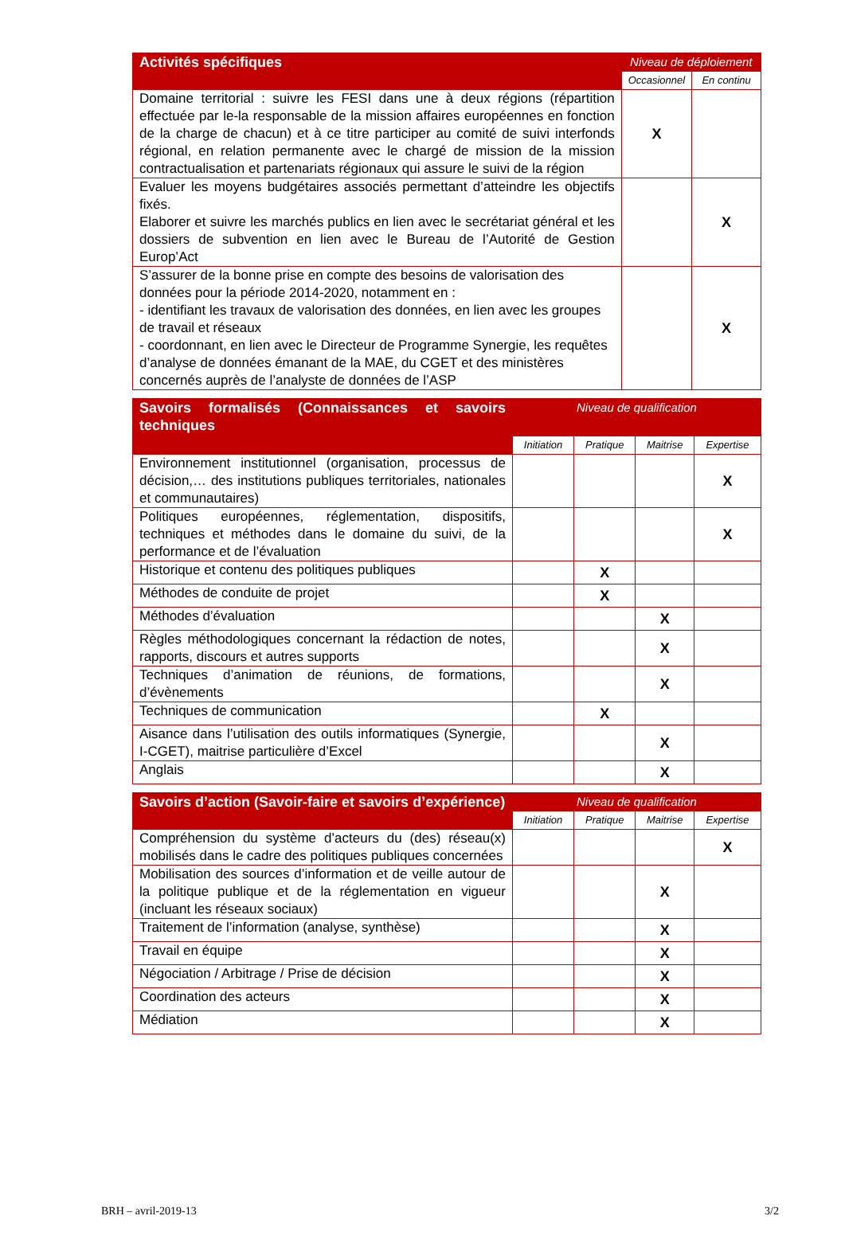| Activités spécifiques | Niveau de déploiement | |
| --- | --- | --- |
| | Occasionnel | En continu |
| Domaine territorial : suivre les FESI dans une à deux régions (répartition effectuée par le-la responsable de la mission affaires européennes en fonction de la charge de chacun) et à ce titre participer au comité de suivi interfonds régional, en relation permanente avec le chargé de mission de la mission contractualisation et partenariats régionaux qui assure le suivi de la région | X | |
| Evaluer les moyens budgétaires associés permettant d’atteindre les objectifs fixés. Elaborer et suivre les marchés publics en lien avec le secrétariat général et les dossiers de subvention en lien avec le Bureau de l’Autorité de Gestion Europ’Act | | X |
| S’assurer de la bonne prise en compte des besoins de valorisation des données pour la période 2014-2020, notamment en : - identifiant les travaux de valorisation des données, en lien avec les groupes de travail et réseaux - coordonnant, en lien avec le Directeur de Programme Synergie, les requêtes d’analyse de données émanant de la MAE, du CGET et des ministères concernés auprès de l’analyste de données de l’ASP | | X |
| Savoirs formalisés (Connaissances et savoirs techniques | Niveau de qualification | | | |
| --- | --- | --- | --- | --- |
| | Initiation | Pratique | Maitrise | Expertise |
| Environnement institutionnel (organisation, processus de décision,… des institutions publiques territoriales, nationales et communautaires) | | | | X |
| Politiques européennes, réglementation, dispositifs, techniques et méthodes dans le domaine du suivi, de la performance et de l’évaluation | | | | X |
| Historique et contenu des politiques publiques | | X | | |
| Méthodes de conduite de projet | | X | | |
| Méthodes d’évaluation | | | X | |
| Règles méthodologiques concernant la rédaction de notes, rapports, discours et autres supports | | | X | |
| Techniques d’animation de réunions, de formations, d’évènements | | | X | |
| Techniques de communication | | X | | |
| Aisance dans l’utilisation des outils informatiques (Synergie, I-CGET), maitrise particulière d’Excel | | | X | |
| Anglais | | | X | |
| Savoirs d’action (Savoir-faire et savoirs d’expérience) | Niveau de qualification | | | |
| --- | --- | --- | --- | --- |
| | Initiation | Pratique | Maitrise | Expertise |
| Compréhension du système d’acteurs du (des) réseau(x) mobilisés dans le cadre des politiques publiques concernées | | | | X |
| Mobilisation des sources d’information et de veille autour de la politique publique et de la réglementation en vigueur (incluant les réseaux sociaux) | | | X | |
| Traitement de l’information (analyse, synthèse) | | | X | |
| Travail en équipe | | | X | |
| Négociation / Arbitrage / Prise de décision | | | X | |
| Coordination des acteurs | | | X | |
| Médiation | | | X | |
BRH – avril-2019-13 3/2